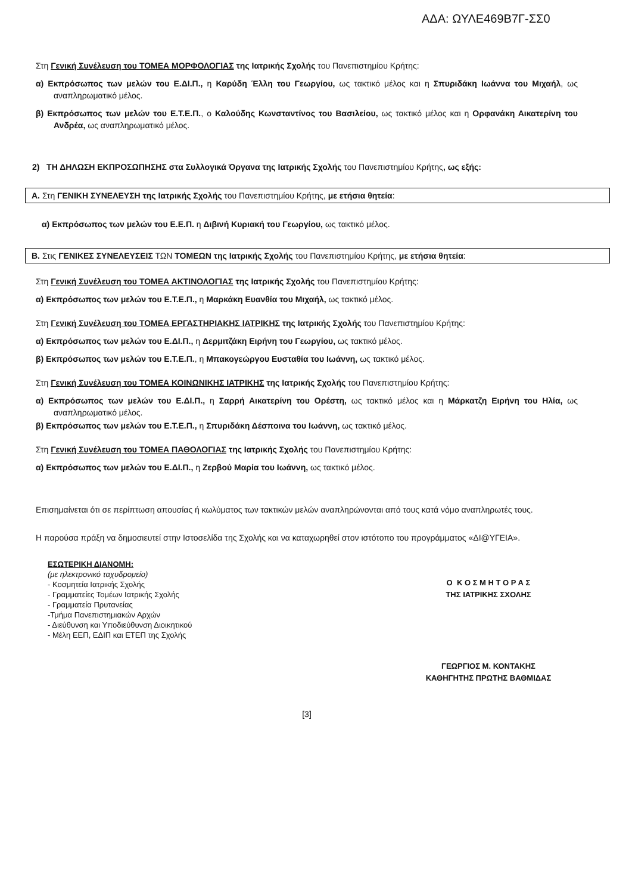ΑΔΑ: ΩΥΛΕ469Β7Γ-ΣΣ0
Στη Γενική Συνέλευση του ΤΟΜΕΑ ΜΟΡΦΟΛΟΓΙΑΣ της Ιατρικής Σχολής του Πανεπιστημίου Κρήτης:
α) Εκπρόσωπος των μελών του Ε.ΔΙ.Π., η Καρύδη Έλλη του Γεωργίου, ως τακτικό μέλος και η Σπυριδάκη Ιωάννα του Μιχαήλ, ως αναπληρωματικό μέλος.
β) Εκπρόσωπος των μελών του Ε.Τ.Ε.Π., ο Καλούδης Κωνσταντίνος του Βασιλείου, ως τακτικό μέλος και η Ορφανάκη Αικατερίνη του Ανδρέα, ως αναπληρωματικό μέλος.
2) ΤΗ ΔΗΛΩΣΗ ΕΚΠΡΟΣΩΠΗΣΗΣ στα Συλλογικά Όργανα της Ιατρικής Σχολής του Πανεπιστημίου Κρήτης, ως εξής:
Α. Στη ΓΕΝΙΚΗ ΣΥΝΕΛΕΥΣΗ της Ιατρικής Σχολής του Πανεπιστημίου Κρήτης, με ετήσια θητεία:
α) Εκπρόσωπος των μελών του Ε.Ε.Π. η Διβινή Κυριακή του Γεωργίου, ως τακτικό μέλος.
Β. Στις ΓΕΝΙΚΕΣ ΣΥΝΕΛΕΥΣΕΙΣ ΤΩΝ ΤΟΜΕΩΝ της Ιατρικής Σχολής του Πανεπιστημίου Κρήτης, με ετήσια θητεία:
Στη Γενική Συνέλευση του ΤΟΜΕΑ ΑΚΤΙΝΟΛΟΓΙΑΣ της Ιατρικής Σχολής του Πανεπιστημίου Κρήτης:
α) Εκπρόσωπος των μελών του Ε.Τ.Ε.Π., η Μαρκάκη Ευανθία του Μιχαήλ, ως τακτικό μέλος.
Στη Γενική Συνέλευση του ΤΟΜΕΑ ΕΡΓΑΣΤΗΡΙΑΚΗΣ ΙΑΤΡΙΚΗΣ της Ιατρικής Σχολής του Πανεπιστημίου Κρήτης:
α) Εκπρόσωπος των μελών του Ε.ΔΙ.Π., η Δερμιτζάκη Ειρήνη του Γεωργίου, ως τακτικό μέλος.
β) Εκπρόσωπος των μελών του Ε.Τ.Ε.Π., η Μπακογεώργου Ευσταθία του Ιωάννη, ως τακτικό μέλος.
Στη Γενική Συνέλευση του ΤΟΜΕΑ ΚΟΙΝΩΝΙΚΗΣ ΙΑΤΡΙΚΗΣ της Ιατρικής Σχολής του Πανεπιστημίου Κρήτης:
α) Εκπρόσωπος των μελών του Ε.ΔΙ.Π., η Σαρρή Αικατερίνη του Ορέστη, ως τακτικό μέλος και η Μάρκατζη Ειρήνη του Ηλία, ως αναπληρωματικό μέλος.
β) Εκπρόσωπος των μελών του Ε.Τ.Ε.Π., η Σπυριδάκη Δέσποινα του Ιωάννη, ως τακτικό μέλος.
Στη Γενική Συνέλευση του ΤΟΜΕΑ ΠΑΘΟΛΟΓΙΑΣ της Ιατρικής Σχολής του Πανεπιστημίου Κρήτης:
α) Εκπρόσωπος των μελών του Ε.ΔΙ.Π., η Ζερβού Μαρία του Ιωάννη, ως τακτικό μέλος.
Επισημαίνεται ότι σε περίπτωση απουσίας ή κωλύματος των τακτικών μελών αναπληρώνονται από τους κατά νόμο αναπληρωτές τους.
Η παρούσα πράξη να δημοσιευτεί στην Ιστοσελίδα της Σχολής και να καταχωρηθεί στον ιστότοπο του προγράμματος «ΔΙ@ΥΓΕΙΑ».
ΕΣΩΤΕΡΙΚΗ ΔΙΑΝΟΜΗ:
(με ηλεκτρονικό ταχυδρομείο)
- Κοσμητεία Ιατρικής Σχολής
- Γραμματείες Τομέων Ιατρικής Σχολής
- Γραμματεία Πρυτανείας
-Τμήμα Πανεπιστημιακών Αρχών
- Διεύθυνση και Υποδιεύθυνση Διοικητικού
- Μέλη ΕΕΠ, ΕΔΙΠ και ΕΤΕΠ της Σχολής
Ο Κ Ο Σ Μ Η Τ Ο Ρ Α Σ
ΤΗΣ ΙΑΤΡΙΚΗΣ ΣΧΟΛΗΣ
ΓΕΩΡΓΙΟΣ Μ. ΚΟΝΤΑΚΗΣ
ΚΑΘΗΓΗΤΗΣ ΠΡΩΤΗΣ ΒΑΘΜΙΔΑΣ
[3]